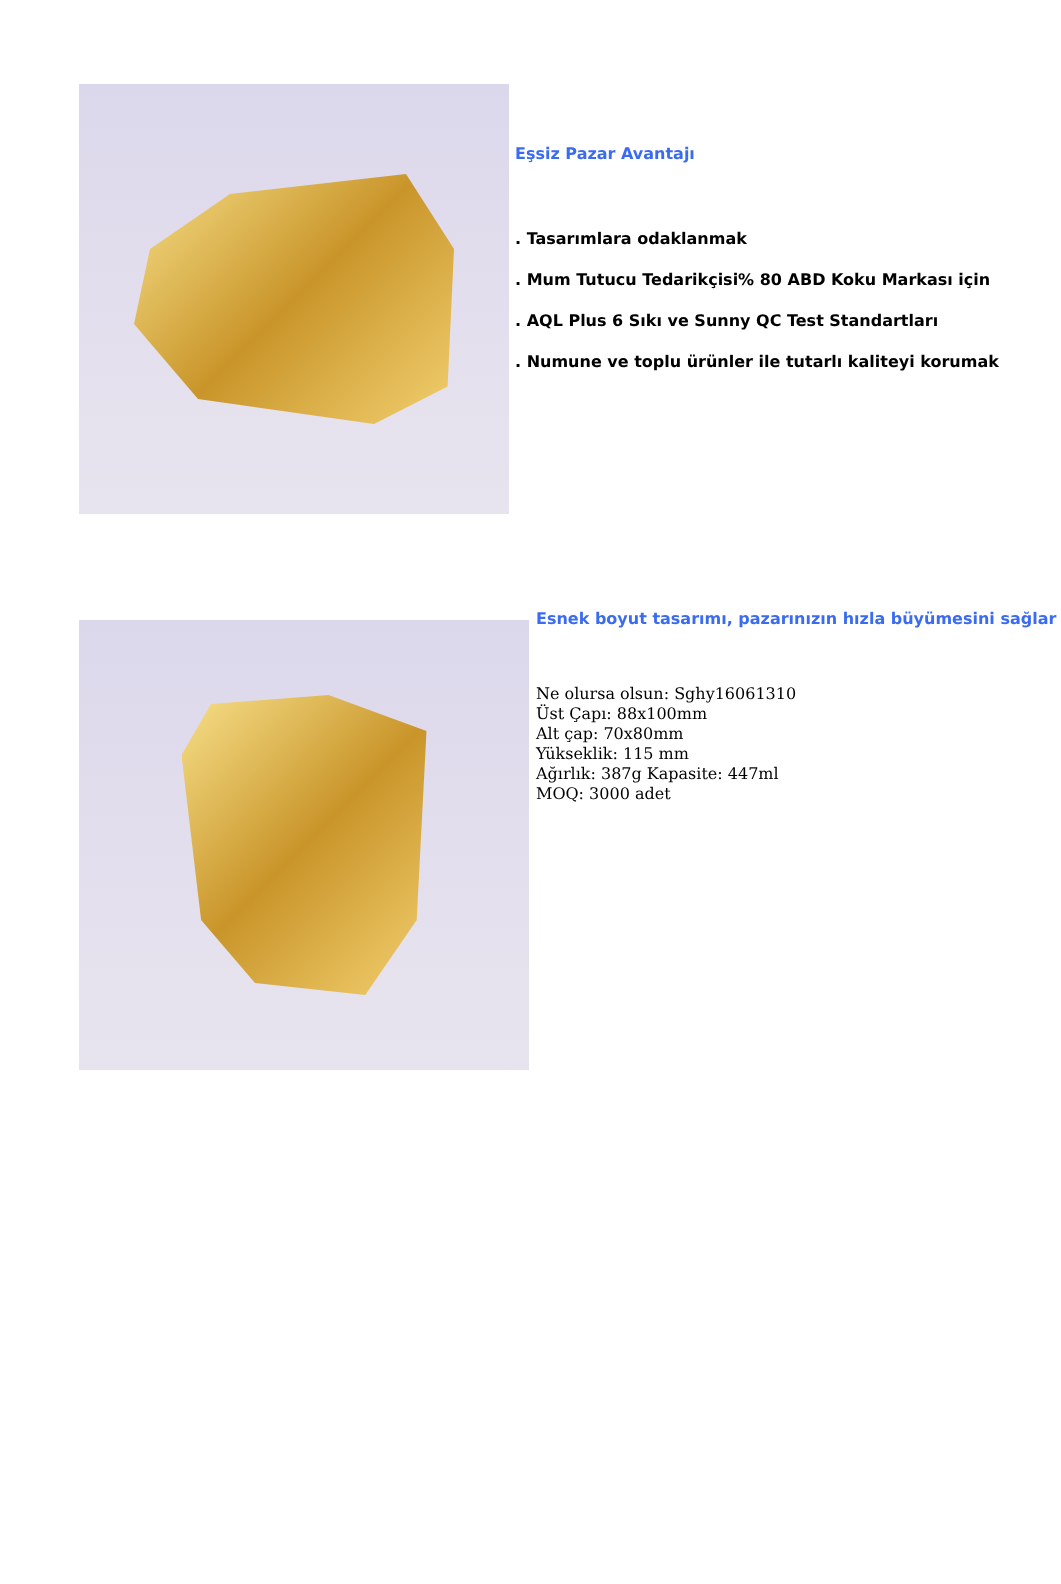Eşsiz Pazar Avantajı
. Tasarımlara odaklanmak
. Mum Tutucu Tedarikçisi% 80 ABD Koku Markası için
. AQL Plus 6 Sıkı ve Sunny QC Test Standartları
. Numune ve toplu ürünler ile tutarlı kaliteyi korumak
Esnek boyut tasarımı, pazarınızın hızla büyümesini sağlar
Ne olursa olsun: Sghy16061310
Üst Çapı: 88x100mm
Alt çap: 70x80mm
Yükseklik: 115 mm
Ağırlık: 387g Kapasite: 447ml
MOQ: 3000 adet